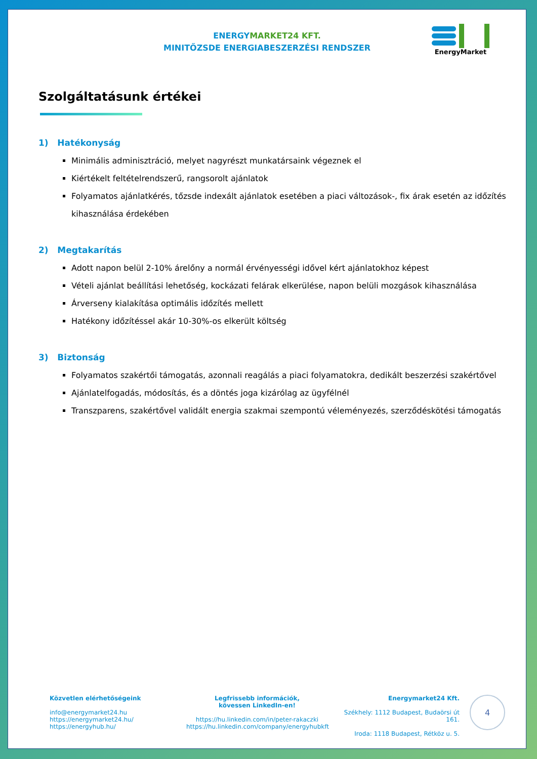ENERGYMARKET24 KFT.
MINITŐZSDE ENERGIABESZERZÉSI RENDSZER
EnergyMarket
Szolgáltatásunk értékei
1) Hatékonyság
Minimális adminisztráció, melyet nagyrészt munkatársaink végeznek el
Kiértékelt feltételrendszerű, rangsorolt ajánlatok
Folyamatos ajánlatkérés, tőzsde indexált ajánlatok esetében a piaci változások-, fix árak esetén az időzítés kihasználása érdekében
2) Megtakarítás
Adott napon belül 2-10% árelőny a normál érvényességi idővel kért ajánlatokhoz képest
Vételi ajánlat beállítási lehetőség, kockázati felárak elkerülése, napon belüli mozgások kihasználása
Árverseny kialakítása optimális időzítés mellett
Hatékony időzítéssel akár 10-30%-os elkerült költség
3) Biztonság
Folyamatos szakértői támogatás, azonnali reagálás a piaci folyamatokra, dedikált beszerzési szakértővel
Ajánlatelfogadás, módosítás, és a döntés joga kizárólag az ügyfélnél
Transzparens, szakértővel validált energia szakmai szempontú véleményezés, szerződéskötési támogatás
Közvetlen elérhetőségeink
info@energymarket24.hu
https://energymarket24.hu/
https://energyhub.hu/
Legfrissebb információk,
kövessen LinkedIn-en!
https://hu.linkedin.com/in/peter-rakaczki
https://hu.linkedin.com/company/energyhubkft
Energymarket24 Kft.
Székhely: 1112 Budapest, Budaörsi út 161.
Iroda: 1118 Budapest, Rétköz u. 5.
4